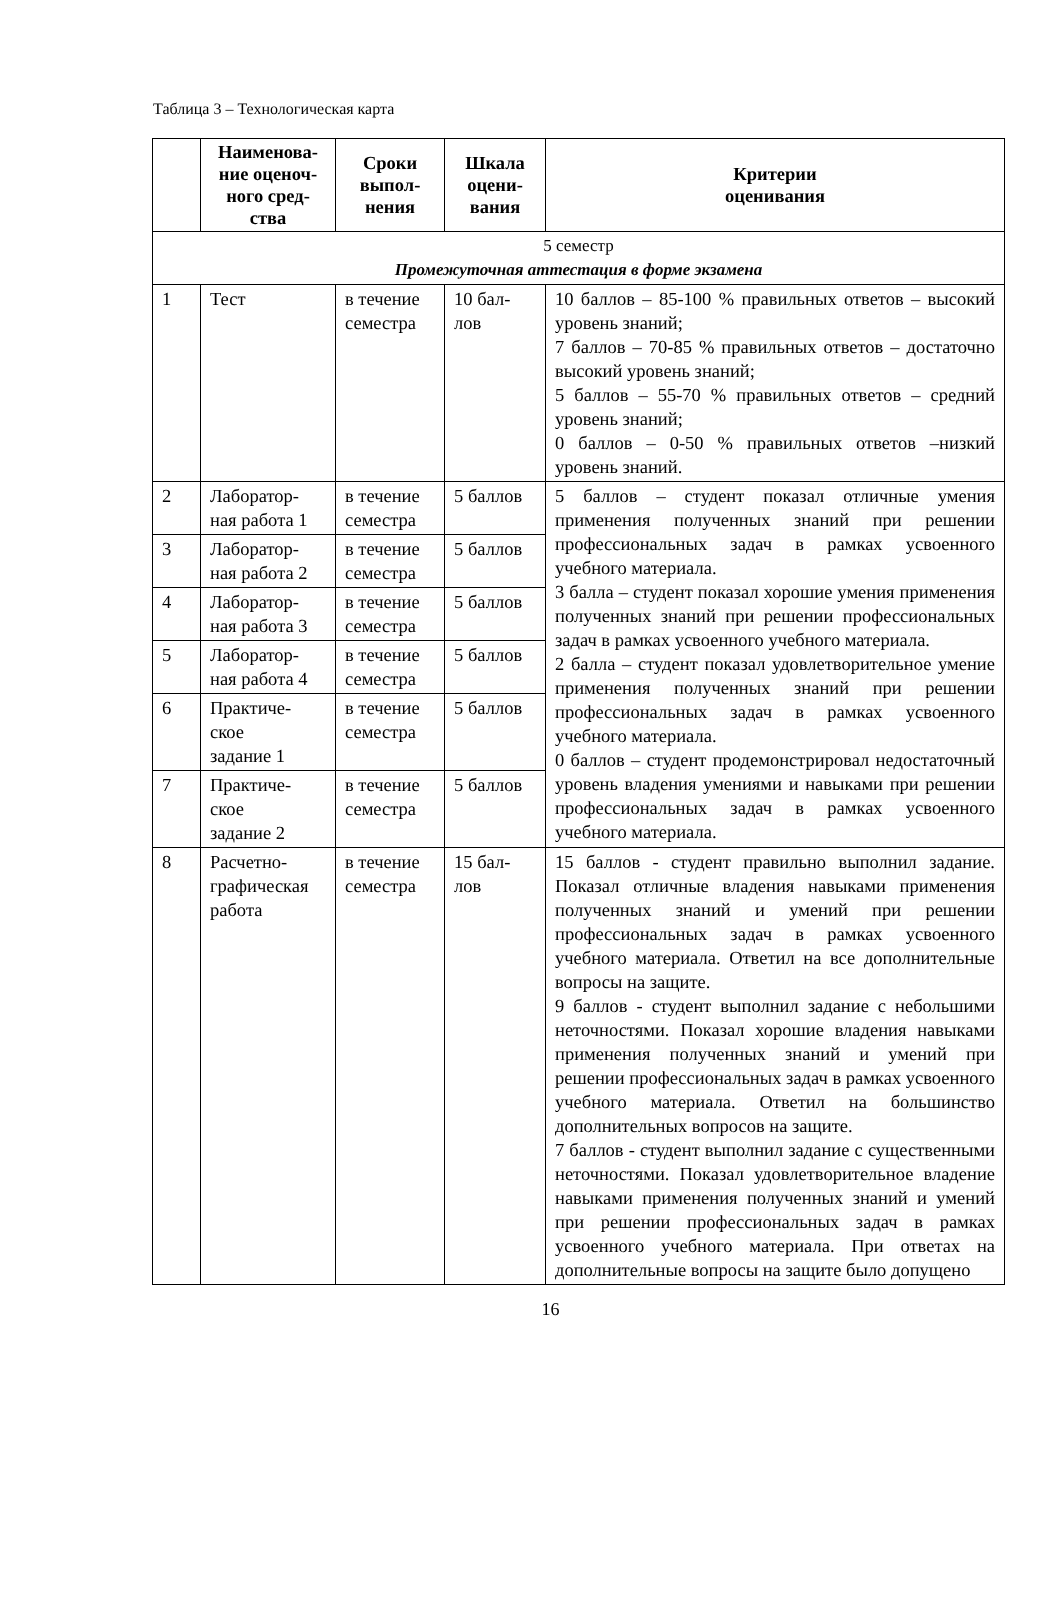Таблица 3 – Технологическая карта
| | Наименова- ние оценоч- ного сред- ства | Сроки выпол- нения | Шкала оцени- вания | Критерии оценивания |
| --- | --- | --- | --- | --- |
| 5 семестр Промежуточная аттестация в форме экзамена | | | | |
| 1 | Тест | в течение семестра | 10 бал- лов | 10 баллов – 85-100 % правильных ответов – высокий уровень знаний; 7 баллов – 70-85 % правильных ответов – достаточно высокий уровень знаний; 5 баллов – 55-70 % правильных ответов – средний уровень знаний; 0 баллов – 0-50 % правильных ответов –низкий уровень знаний. |
| 2 | Лаборатор- ная работа 1 | в течение семестра | 5 баллов | 5 баллов – студент показал отличные умения применения полученных знаний при решении профессиональных задач в рамках усвоенного учебного материала. 3 балла – студент показал хорошие умения применения полученных знаний при решении профессиональных задач в рамках усвоенного учебного материала. 2 балла – студент показал удовлетворительное умение применения полученных знаний при решении профессиональных задач в рамках усвоенного учебного материала. 0 баллов – студент продемонстрировал недостаточный уровень владения умениями и навыками при решении профессиональных задач в рамках усвоенного учебного материала. |
| 3 | Лаборатор- ная работа 2 | в течение семестра | 5 баллов | |
| 4 | Лаборатор- ная работа 3 | в течение семестра | 5 баллов | |
| 5 | Лаборатор- ная работа 4 | в течение семестра | 5 баллов | |
| 6 | Практиче- ское задание 1 | в течение семестра | 5 баллов | |
| 7 | Практиче- ское задание 2 | в течение семестра | 5 баллов | |
| 8 | Расчетно- графическая работа | в течение семестра | 15 бал- лов | 15 баллов - студент правильно выполнил задание. Показал отличные владения навыками применения полученных знаний и умений при решении профессиональных задач в рамках усвоенного учебного материала. Ответил на все дополнительные вопросы на защите. 9 баллов - студент выполнил задание с небольшими неточностями. Показал хорошие владения навыками применения полученных знаний и умений при решении профессиональных задач в рамках усвоенного учебного материала. Ответил на большинство дополнительных вопросов на защите. 7 баллов - студент выполнил задание с существенными неточностями. Показал удовлетворительное владение навыками применения полученных знаний и умений при решении профессиональных задач в рамках усвоенного учебного материала. При ответах на дополнительные вопросы на защите было допущено |
16